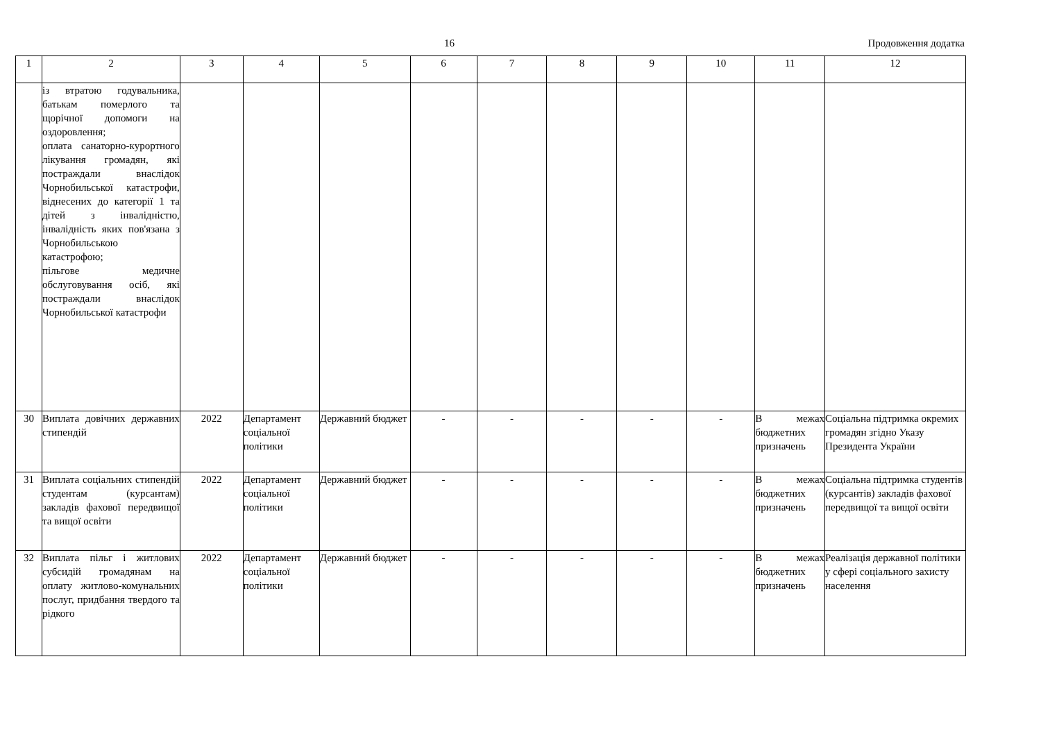16 Продовження додатка
| 1 | 2 | 3 | 4 | 5 | 6 | 7 | 8 | 9 | 10 | 11 | 12 |
| | із втратою годувальника, батькам померлого та щорічної допомоги на оздоровлення; оплата санаторно-курортного лікування громадян, які постраждали внаслідок Чорнобильської катастрофи, віднесених до категорії 1 та дітей з інвалідністю, інвалідність яких пов'язана з Чорнобильською катастрофою; пільгове медичне обслуговування осіб, які постраждали внаслідок Чорнобильської катастрофи | | | | | | | | | | |
| 30 | Виплата довічних державних стипендій | 2022 | Департамент соціальної політики | Державний бюджет | - | - | - | - | - | В межах бюджетних призначень | Соціальна підтримка окремих громадян згідно Указу Президента України |
| 31 | Виплата соціальних стипендій студентам (курсантам) закладів фахової передвищої та вищої освіти | 2022 | Департамент соціальної політики | Державний бюджет | - | - | - | - | - | В межах бюджетних призначень | Соціальна підтримка студентів (курсантів) закладів фахової передвищої та вищої освіти |
| 32 | Виплата пільг і житлових субсидій громадянам на оплату житлово-комунальних послуг, придбання твердого та рідкого | 2022 | Департамент соціальної політики | Державний бюджет | - | - | - | - | - | В межах бюджетних призначень | Реалізація державної політики у сфері соціального захисту населення |